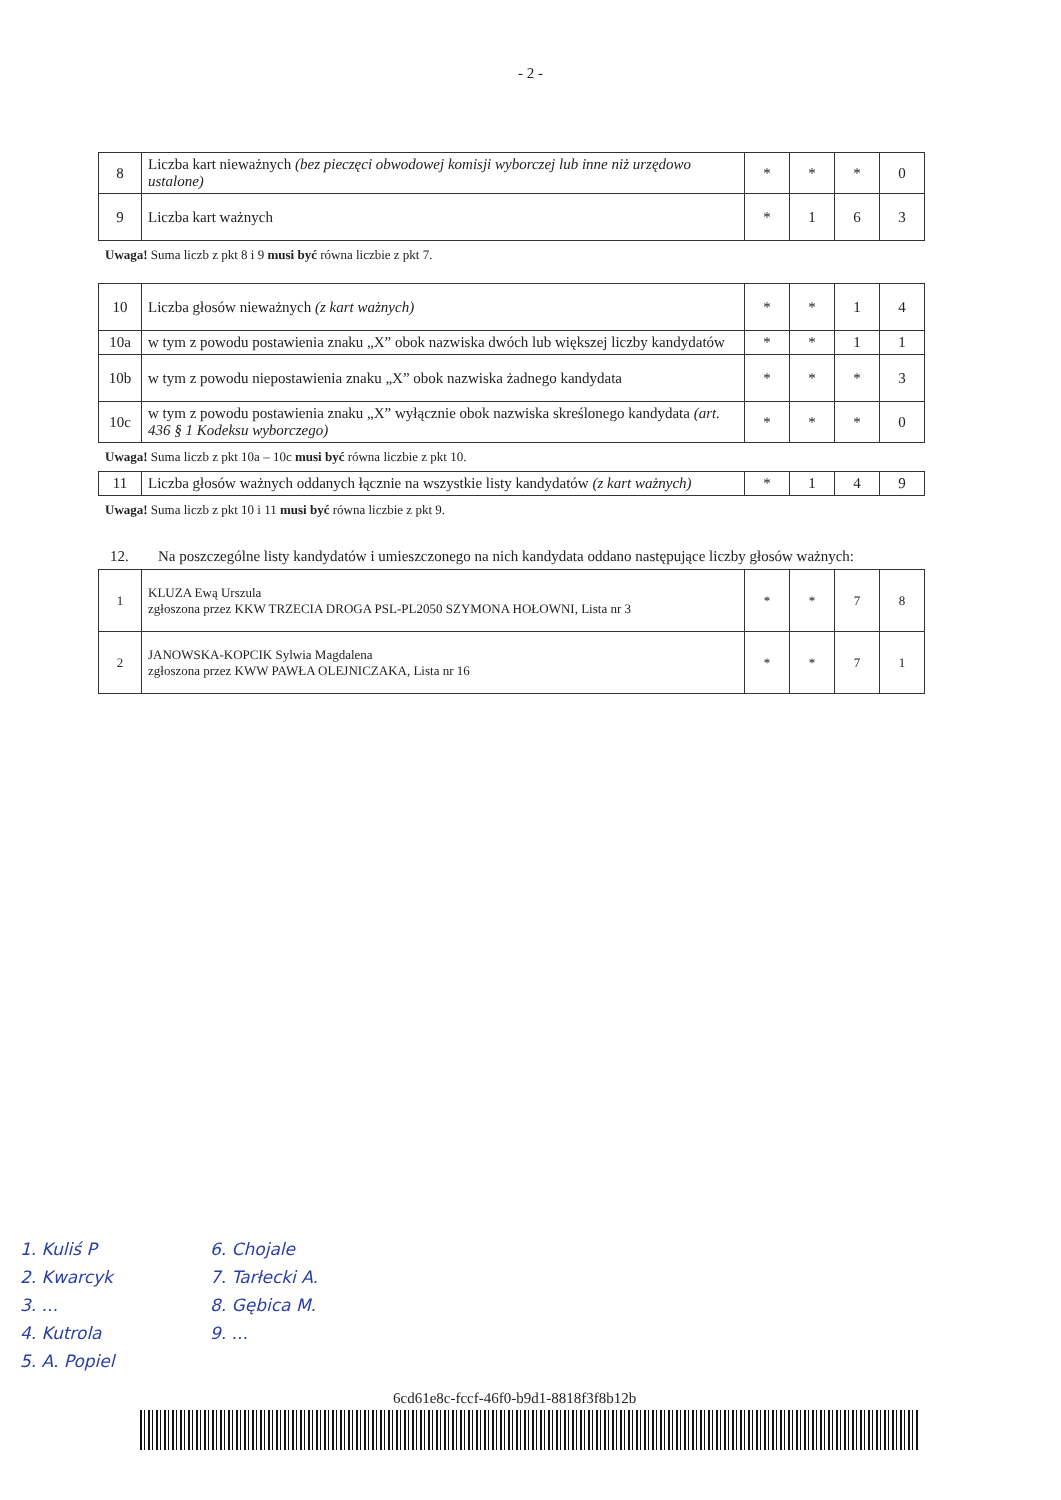- 2 -
| 8 | Liczba kart nieważnych (bez pieczęci obwodowej komisji wyborczej lub inne niż urzędowo ustalone) | * | * | * | 0 |
| 9 | Liczba kart ważnych | * | 1 | 6 | 3 |
Uwaga! Suma liczb z pkt 8 i 9 musi być równa liczbie z pkt 7.
| 10 | Liczba głosów nieważnych (z kart ważnych) | * | * | 1 | 4 |
| 10a | w tym z powodu postawienia znaku „X” obok nazwiska dwóch lub większej liczby kandydatów | * | * | 1 | 1 |
| 10b | w tym z powodu niepostawienia znaku „X” obok nazwiska żadnego kandydata | * | * | * | 3 |
| 10c | w tym z powodu postawienia znaku „X” wyłącznie obok nazwiska skreślonego kandydata (art. 436 § 1 Kodeksu wyborczego) | * | * | * | 0 |
Uwaga! Suma liczb z pkt 10a – 10c musi być równa liczbie z pkt 10.
| 11 | Liczba głosów ważnych oddanych łącznie na wszystkie listy kandydatów (z kart ważnych) | * | 1 | 4 | 9 |
Uwaga! Suma liczb z pkt 10 i 11 musi być równa liczbie z pkt 9.
12. Na poszczególne listy kandydatów i umieszczonego na nich kandydata oddano następujące liczby głosów ważnych:
| 1 | KLUZA Ewą Urszula zgłoszona przez KKW TRZECIA DROGA PSL-PL2050 SZYMONA HOŁOWNI, Lista nr 3 | * | * | 7 | 8 |
| 2 | JANOWSKA-KOPCIK Sylwia Magdalena zgłoszona przez KWW PAWŁA OLEJNICZAKA, Lista nr 16 | * | * | 7 | 1 |
1. Kuliś P
2. Kwarcyk
3. ...
4. Kutrola
5. A. Popiel
6. Chojale
7. Tarłecki A.
8. Gębica M.
9. ...
6cd61e8c-fccf-46f0-b9d1-8818f3f8b12b